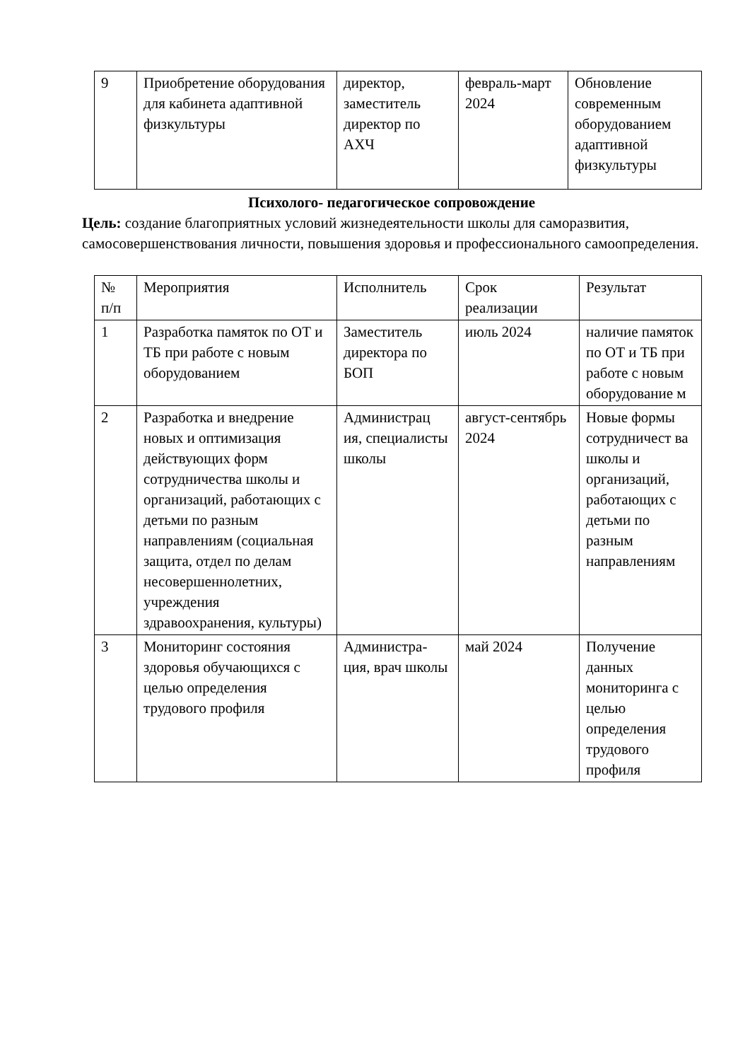| 9 | Приобретение оборудования для кабинета адаптивной физкультуры | директор, заместитель директор по АХЧ | февраль-март 2024 | Обновление современным оборудованием адаптивной физкультуры |
Психолого- педагогическое сопровождение
Цель: создание благоприятных условий жизнедеятельности школы для саморазвития, самосовершенствования личности, повышения здоровья и профессионального самоопределения.
| № п/п | Мероприятия | Исполнитель | Срок реализации | Результат |
| 1 | Разработка памяток по ОТ и ТБ при работе с новым оборудованием | Заместитель директора по БОП | июль 2024 | наличие памяток по ОТ и ТБ при работе с новым оборудование м |
| 2 | Разработка и внедрение новых и оптимизация действующих форм сотрудничества школы и организаций, работающих с детьми по разным направлениям (социальная защита, отдел по делам несовершеннолетних, учреждения здравоохранения, культуры) | Администрац ия, специалисты школы | август-сентябрь 2024 | Новые формы сотрудничест ва школы и организаций, работающих с детьми по разным направлениям |
| 3 | Мониторинг состояния здоровья обучающихся с целью определения трудового профиля | Администра-ция, врач школы | май 2024 | Получение данных мониторинга с целью определения трудового профиля |